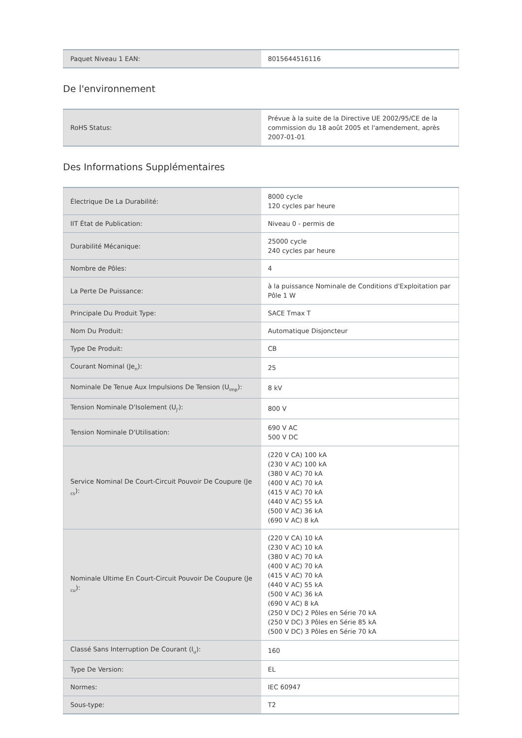| Paquet Niveau 1 EAN: | 8015644516116 |
De l'environnement
| RoHS Status: | Prévue à la suite de la Directive UE 2002/95/CE de la commission du 18 août 2005 et l'amendement, après 2007-01-01 |
Des Informations Supplémentaires
| Électrique De La Durabilité: | 8000 cycle 120 cycles par heure |
| IIT État de Publication: | Niveau 0 - permis de |
| Durabilité Mécanique: | 25000 cycle 240 cycles par heure |
| Nombre de Pôles: | 4 |
| La Perte De Puissance: | à la puissance Nominale de Conditions d'Exploitation par Pôle 1 W |
| Principale Du Produit Type: | SACE Tmax T |
| Nom Du Produit: | Automatique Disjoncteur |
| Type De Produit: | CB |
| Courant Nominal (Je<sub>n</sub>): | 25 |
| Nominale De Tenue Aux Impulsions De Tension (U<sub>imp</sub>): | 8 kV |
| Tension Nominale D'Isolement (U<sub>j'</sub>): | 800 V |
| Tension Nominale D'Utilisation: | 690 V AC 500 V DC |
| Service Nominal De Court-Circuit Pouvoir De Coupure (Je <sub>cs</sub>): | (220 V CA) 100 kA (230 V AC) 100 kA (380 V AC) 70 kA (400 V AC) 70 kA (415 V AC) 70 kA (440 V AC) 55 kA (500 V AC) 36 kA (690 V AC) 8 kA |
| Nominale Ultime En Court-Circuit Pouvoir De Coupure (Je <sub>cu</sub>): | (220 V CA) 10 kA (230 V AC) 10 kA (380 V AC) 70 kA (400 V AC) 70 kA (415 V AC) 70 kA (440 V AC) 55 kA (500 V AC) 36 kA (690 V AC) 8 kA (250 V DC) 2 Pôles en Série 70 kA (250 V DC) 3 Pôles en Série 85 kA (500 V DC) 3 Pôles en Série 70 kA |
| Classé Sans Interruption De Courant (I<sub>u</sub>): | 160 |
| Type De Version: | EL |
| Normes: | IEC 60947 |
| Sous-type: | T2 |